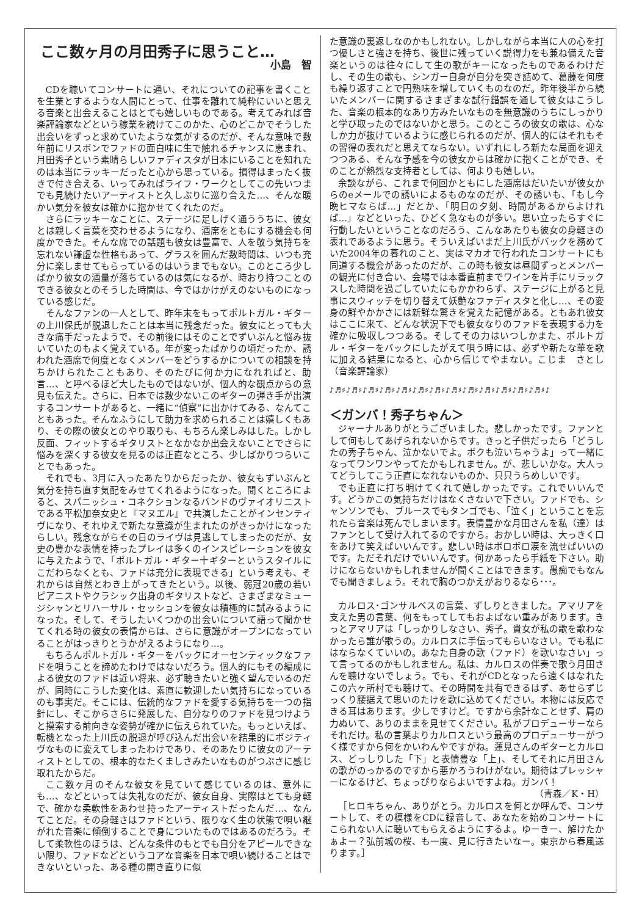ここ数ヶ月の月田秀子に思うこと…
小島　智
CDを聴いてコンサートに通い、それについての記事を書くことを生業とするような人間にとって、仕事を離れて純粋にいいと思える音楽と出会えることはとても嬉しいものである。考えてみれば音楽評論家などという稼業を続けてこのかた、心のどこかでそうした出会いをずっと求めていたような気がするのだが、そんな意味で数年前にリスボンでファドの面白味に生で触れるチャンスに恵まれ、月田秀子という素晴らしいファディスタが日本にいることを知れたのは本当にラッキーだったと心から思っている。損得はまったく抜きで付き合える、いってみればライフ・ワークとしてこの先いつまでも見続けたいアーティストと久しぶりに巡り合えた…、そんな暖かい気分を彼女は確かに抱かせてくれたのだ。
さらにラッキーなことに、ステージに足しげく通ううちに、彼女とは親しく言葉を交わせるようになり、酒席をともにする機会も何度かできた。そんな席での話題も彼女は豊富で、人を敬う気持ちを忘れない謙虚な性格もあって、グラスを囲んだ数時間は、いつも充分に楽しませてもらっているのはいうまでもない。このところ少しばかり彼女の酒量が落ちているのは気になるが、時おり持つことのできる彼女とのそうした時間は、今ではかけがえのないものになっている感じだ。
そんなファンの一人として、昨年末をもってポルトガル・ギターの上川保氏が脱退したことは本当に残念だった。彼女にとっても大きな痛手だったようで、その前後にはそのことでずいぶんと悩み抜いていたのもよく覚えている。年が変ったばかりの頃だったか、誘われた酒席で何度となくメンバーをどうするかについての相談を持ちかけられたこともあり、そのたびに何か力になれればと、助言…、と呼べるほど大したものではないが、個人的な観点からの意見も伝えた。さらに、日本では数少ないこのギターの弾き手が出演するコンサートがあると、一緒に“偵察”に出かけてみる、なんてこともあった。そんなふうにして助力を求められることは嬉しくもあり、その際の彼女とのやり取りも、もちろん楽しみはした。しかし反面、フィットするギタリストとなかなか出会えないことでさらに悩みを深くする彼女を見るのは正直なところ、少しばかりつらいことでもあった。
それでも、3月に入ったあたりからだったか、彼女もずいぶんと気分を持ち直す気配をみせてくれるようになった。聞くところによると、スパニッシュ・コネクションなるバンドのヴァイオリニストである平松加奈女史と『マヌエル』で共演したことがインセンティヴになり、それゆえで新たな意識が生まれたのがきっかけになったらしい。残念ながらその日のライヴは見逃してしまったのだが、女史の豊かな表情を持ったプレイは多くのインスピレーションを彼女に与えたようで、「ポルトガル・ギター十ギターというスタイルにこだわらなくとも、ファドは充分に表現できる」という考えも、それからは自然とわき上がってきたという。以後、弱冠20歳の若いピアニストやクラシック出身のギタリストなど、さまざまなミュージシャンとリハーサル・セッションを彼女は積極的に試みるようになった。そして、そうしたいくつかの出会いについて語って聞かせてくれる時の彼女の表情からは、さらに意識がオープンになっていることがはっきりとうかがえるようになり…。
もちろんポルトガル・ギターをバックにオーセンティックなファドを唄うことを諦めたわけではないだろう。個人的にもその編成による彼女のファドは近い将来、必ず聴きたいと強く望んでいるのだが、同時にこうした変化は、素直に歓迎したい気持ちになっているのも事実だ。そこには、伝統的なファドを愛する気持ちを一つの指針にし、そこからさらに発展した、自分なりのファドを見つけようと摸索する前向きな姿勢が確かに伝えられていた。もっといえば、転機となった上川氏の脱退が呼び込んだ出会いを結果的にポジティヴなものに変えてしまったわけであり、そのあたりに彼女のアーティストとしての、根本的なたくましさみたいなものがつぶさに感じ取れたからだ。
ここ数ヶ月のそんな彼女を見ていて感じているのは、意外にも…、などといっては失礼なのだが、彼女自身、実際はとても身軽で、確かな柔軟性をあわせ持ったアーティストだったんだ…、なんてことだ。その身軽さはファドという、限りなく生の状態で唄い継がれた音楽に傾倒することで身についたものではあるのだろう。そして柔軟性のほうは、どんな条件のもとでも自分をアピールできない限り、ファドなどというコアな音楽を日本で唄い続けることはできないといった、ある種の開き直りに似
た意識の裏返しなのかもしれない。しかしながら本当に人の心を打つ優しさと強さを持ち、後世に残っていく説得力をも兼ね備えた音楽というのは往々にして生の歌がキーになったものであるわけだし、その生の歌も、シンガー自身が自分を突き詰めて、葛藤を何度も繰り返すことで円熟味を増していくものなのだ。昨年後半から続いたメンバーに関するさまざまな試行錯誤を通して彼女はこうした、音楽の根本的なあり方みたいなものを無意識のうちにしっかりと学び取ったのではないかと思う。このところの彼女の歌は、心なしか力が抜けているように感じられるのだが、個人的にはそれもその習得の表れだと思えてならない。いずれにしろ新たな局面を迎えつつある、そんな予感を今の彼女からは確かに抱くことができ、そのことが熱烈な支持者としては、何よりも嬉しい。
余談ながら、これまで何回かともにした酒席はだいたいが彼女からのeメールでの誘いによるものなのだが、その誘いも、「もし今晩ヒマならば…」だとか、「明日の夕刻、時間があるからよければ…」などといった、ひどく急なものが多い。思い立ったらすぐに行動したいということなのだろう、こんなあたりも彼女の身軽さの表れであるように思う。そういえばいまだ上川氏がバックを務めていた2004年の暮れのこと、実はマカオで行われたコンサートにも同道する機会があったのだが、この時も彼女は昼間ずっとメンバーの観光に付き合い、会場では本番直前までワインを片手にリラックスした時間を過ごしていたにもかかわらず、ステージに上がると見事にスウィッチを切り替えて妖艶なファディスタと化し…、その変身の鮮やかかさには新鮮な驚きを覚えた記憶がある。ともあれ彼女はここに来て、どんな状況下でも彼女なりのファドを表現する力を確かに吸収しつつある。そしてその力はいつしかまた、ポルトガル・ギターをバックにしたがえて唄う時には、必ずや新たな華を歌に加える結果になると、心から信じてやまない。こじま　さとし（音楽評論家）
♪♬♯♪♬♯♪♬♯♪♬♯♪♬♯♪♬♯♪♬♯♪♬♯♪♬♯♪♬♯♪♬♯♪♬♯♪♬♯♪
＜ガンバ！秀子ちゃん＞
ジャーナルありがとうございました。悲しかったです。ファンとして何もしてあげられないからです。きっと子供だったら「どうしたの秀子ちゃん、泣かないでよ。ボクも泣いちゃうよ」って一緒になってワンワンやってたかもしれません。が、悲しいかな。大人ってどうしてこう正直になれないものか、只只うらめしいです。
でも正直に打ち明けてくれて嬉しかったです。これでいいんです。どうかこの気持ちだけはなくさないで下さい。ファドでも、シャンソンでも、ブルースでもタンゴでも、「泣く」ということを忘れたら音楽は死んでしまいます。表情豊かな月田さんを私（達）はファンとして受け入れてるのですから。おかしい時は、大っきく口をあけて笑えばいいんです。悲しい時はボロボロ涙を流せばいいのです。ただそれだけでいいんです。何かあったら手紙を下さい。助けにならないかもしれませんが聞くことはできます。愚痴でもなんでも聞きましょう。それで胸のつかえがおりるなら･･･。
カルロス･ゴンサルベスの言葉、ずしりときました。アマリアを支えた男の言葉、何をもってしてもおよばない重みがあります。きっとアマリアは「しっかりしなさい、秀子。貴女が私の歌を歌わなかったら誰が歌うの。カルロスに手伝ってもらいなさい。でも私にはならなくていいの。あなた自身の歌（ファド）を歌いなさい」って言ってるのかもしれません。私は、カルロスの伴奏で歌う月田さんを聴けないでしょう。でも、それがCDとなったら遠くはなれたこの六ヶ所村でも聴けて、その時間を共有できるはず、あせらずじっくり腰据えて思いのたけを歌に込めてください。本物には反応できる耳はあります。少しですけど。ですから余計なことせず、肩の力ぬいて、ありのままを見せてください。私がプロデューサーならそれだけ。私の言葉よりカルロスという最高のプロデューサーがつく様ですから何をかいわんやですがね。蓮見さんのギターとカルロス、どっしりした「下」と表情豊な「上」、そしてそれに月田さんの歌がのっかるのですから悪かろうわけがない。期待はプレッシャーになるけど、ちょっぴりならよいですよね。ガンバ！
（青森／K・H）
［ヒロキちゃん、ありがとう。カルロスを何とか呼んで、コンサートして、その模様をCDに録音して、あなたを始めコンサートにこられない人に聴いてもらえるようにするよ。ゆーきー、解けたかぁよー？弘前城の桜、も一度、見に行きたいなー。東京から春風送ります。］